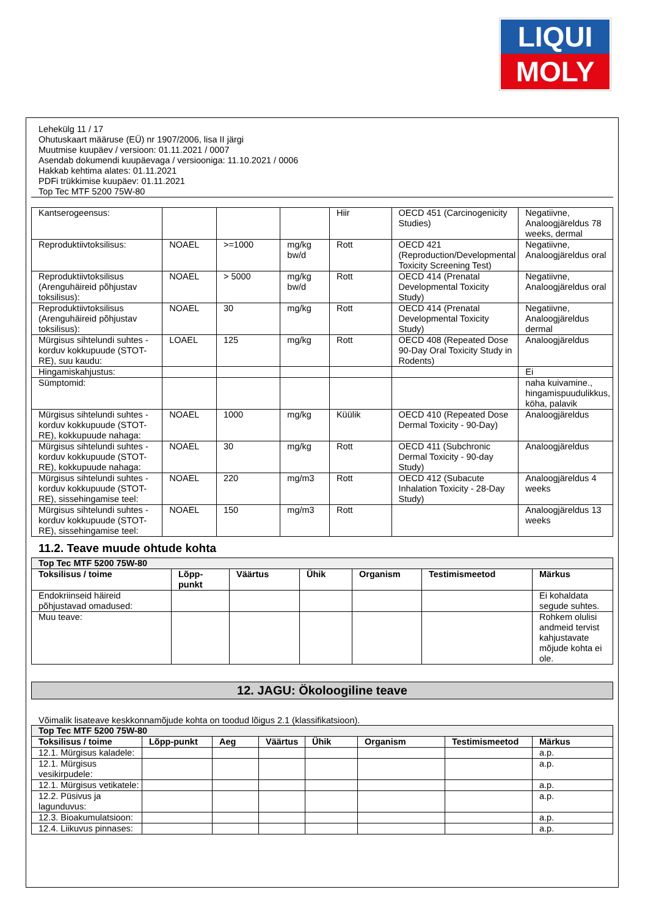LIQUI
MOLY
Lehekülg 11 / 17
Ohutuskaart määruse (EÜ) nr 1907/2006, lisa II järgi
Muutmise kuupäev / versioon: 01.11.2021 / 0007
Asendab dokumendi kuupäevaga / versiooniga: 11.10.2021 / 0006
Hakkab kehtima alates: 01.11.2021
PDFi trükkimise kuupäev: 01.11.2021
Top Tec MTF 5200 75W-80
| Kantserogeensus: | | | | Hiir | OECD 451 (Carcinogenicity Studies) | Negatiivne, Analoogjäreldus 78 weeks, dermal |
| Reproduktiivtoksilisus: | NOAEL | >=1000 | mg/kg bw/d | Rott | OECD 421 (Reproduction/Developmental Toxicity Screening Test) | Negatiivne, Analoogjäreldus oral |
| Reproduktiivtoksilisus (Arenguhäireid põhjustav toksilisus): | NOAEL | > 5000 | mg/kg bw/d | Rott | OECD 414 (Prenatal Developmental Toxicity Study) | Negatiivne, Analoogjäreldus oral |
| Reproduktiivtoksilisus (Arenguhäireid põhjustav toksilisus): | NOAEL | 30 | mg/kg | Rott | OECD 414 (Prenatal Developmental Toxicity Study) | Negatiivne, Analoogjäreldus dermal |
| Mürgisus sihtelundi suhtes - korduv kokkupuude (STOT-RE), suu kaudu: | LOAEL | 125 | mg/kg | Rott | OECD 408 (Repeated Dose 90-Day Oral Toxicity Study in Rodents) | Analoogjäreldus |
| Hingamiskahjustus: | | | | | | Ei |
| Sümptomid: | | | | | | naha kuivamine., hingamispuudulikkus, köha, palavik |
| Mürgisus sihtelundi suhtes - korduv kokkupuude (STOT-RE), kokkupuude nahaga: | NOAEL | 1000 | mg/kg | Küülik | OECD 410 (Repeated Dose Dermal Toxicity - 90-Day) | Analoogjäreldus |
| Mürgisus sihtelundi suhtes - korduv kokkupuude (STOT-RE), kokkupuude nahaga: | NOAEL | 30 | mg/kg | Rott | OECD 411 (Subchronic Dermal Toxicity - 90-day Study) | Analoogjäreldus |
| Mürgisus sihtelundi suhtes - korduv kokkupuude (STOT-RE), sissehingamise teel: | NOAEL | 220 | mg/m3 | Rott | OECD 412 (Subacute Inhalation Toxicity - 28-Day Study) | Analoogjäreldus 4 weeks |
| Mürgisus sihtelundi suhtes - korduv kokkupuude (STOT-RE), sissehingamise teel: | NOAEL | 150 | mg/m3 | Rott | | Analoogjäreldus 13 weeks |
11.2. Teave muude ohtude kohta
| Top Tec MTF 5200 75W-80 | | | | | | |
| Toksilisus / toime | Lõpp-punkt | Väärtus | Ühik | Organism | Testimismeetod | Märkus |
| Endokriinseid häireid põhjustavad omadused: | | | | | | Ei kohaldata segude suhtes. |
| Muu teave: | | | | | | Rohkem olulisi andmeid tervist kahjustavate mõjude kohta ei ole. |
12. JAGU: Ökoloogiline teave
Võimalik lisateave keskkonnamõjude kohta on toodud lõigus 2.1 (klassifikatsioon).
| Top Tec MTF 5200 75W-80 | | | | | | | |
| Toksilisus / toime | Lõpp-punkt | Aeg | Väärtus | Ühik | Organism | Testimismeetod | Märkus |
| 12.1. Mürgisus kaladele: | | | | | | | a.p. |
| 12.1. Mürgisus vesikirpudele: | | | | | | | a.p. |
| 12.1. Mürgisus vetikatele: | | | | | | | a.p. |
| 12.2. Püsivus ja lagunduvus: | | | | | | | a.p. |
| 12.3. Bioakumulatsioon: | | | | | | | a.p. |
| 12.4. Liikuvus pinnases: | | | | | | | a.p. |